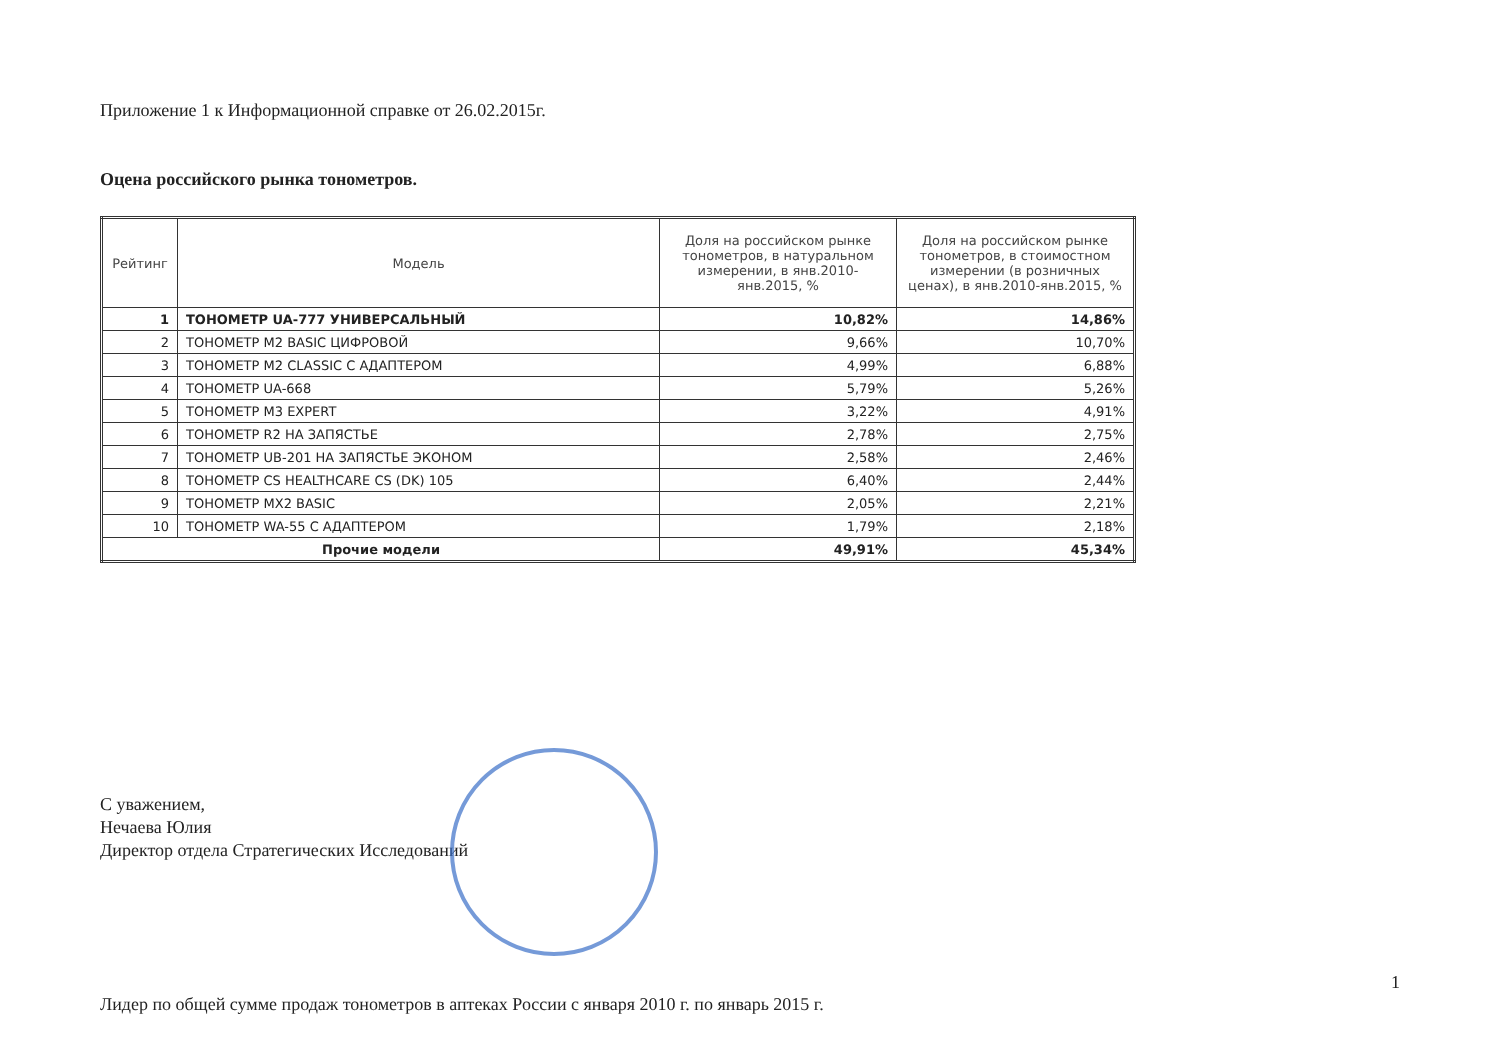Приложение 1 к Информационной справке от 26.02.2015г.
Оцена российского рынка тонометров.
| Рейтинг | Модель | Доля на российском рынке тонометров, в натуральном измерении, в янв.2010-янв.2015, % | Доля на российском рынке тонометров, в стоимостном измерении (в розничных ценах), в янв.2010-янв.2015, % |
| --- | --- | --- | --- |
| 1 | ТОНОМЕТР UA-777 УНИВЕРСАЛЬНЫЙ | 10,82% | 14,86% |
| 2 | ТОНОМЕТР M2 BASIC ЦИФРОВОЙ | 9,66% | 10,70% |
| 3 | ТОНОМЕТР M2 CLASSIC С АДАПТЕРОМ | 4,99% | 6,88% |
| 4 | ТОНОМЕТР UA-668 | 5,79% | 5,26% |
| 5 | ТОНОМЕТР M3 EXPERT | 3,22% | 4,91% |
| 6 | ТОНОМЕТР R2 НА ЗАПЯСТЬЕ | 2,78% | 2,75% |
| 7 | ТОНОМЕТР UB-201 НА ЗАПЯСТЬЕ ЭКОНОМ | 2,58% | 2,46% |
| 8 | ТОНОМЕТР CS HEALTHCARE CS (DK) 105 | 6,40% | 2,44% |
| 9 | ТОНОМЕТР MX2 BASIC | 2,05% | 2,21% |
| 10 | ТОНОМЕТР WA-55 С АДАПТЕРОМ | 1,79% | 2,18% |
| Прочие модели | | 49,91% | 45,34% |
С уважением,
Нечаева Юлия
Директор отдела Стратегических Исследований
Лидер по общей сумме продаж тонометров в аптеках России с января 2010 г. по январь 2015 г. 1